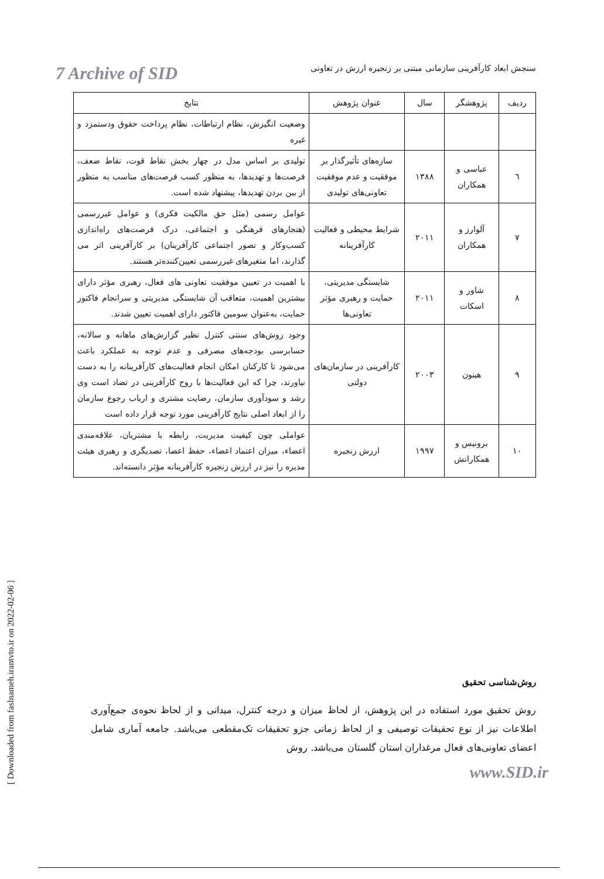7 Archive of SID
سنجش ابعاد کارآفرینی سازمانی مبتنی بر زنجیره ارزش در تعاونی
| ردیف | پژوهشگر | سال | عنوان پژوهش | نتایج |
| --- | --- | --- | --- | --- |
| | | | | وضعیت انگیزش، نظام ارتباطات، نظام پرداخت حقوق ودستمزد و غیره |
| ٦ | عباسی و همکاران | ۱۳۸۸ | سازه‌های تأثیرگذار بر موفقیت و عدم موفقیت تعاونی‌های تولیدی | تولیدی بر اساس مدل در چهار بخش نقاط قوت، نقاط ضعف، فرصت‌ها و تهدیدها، به منظور کسب فرصت‌های مناسب به منظور از بین بردن تهدیدها، پیشنهاد شده است. |
| ٧ | آلوارز و همکاران | ۲۰۱۱ | شرایط محیطی و فعالیت کارآفرینانه | عوامل رسمی (مثل حق مالکیت فکری) و عوامل غیررسمی (هنجارهای فرهنگی و اجتماعی، درک فرصت‌های راه‌اندازی کسب‌وکار و تصور اجتماعی کارآفرینان) بر کارآفرینی اثر می گذارند، اما متغیرهای غیررسمی تعیین‌کننده‌تر هستند. |
| ٨ | شاور و اسکات | ۲۰۱۱ | شایستگی مدیریتی، حمایت و رهبری مؤثر تعاونی‌ها | با اهمیت در تعیین موفقیت تعاونی های فعال، رهبری مؤثر دارای بیشترین اهمیت، متعاقب آن شایستگی مدیریتی و سرانجام فاکتور حمایت، به‌عنوان سومین فاکتور دارای اهمیت تعیین شدند. |
| ٩ | هینون | ۲۰۰۳ | کارآفرینی در سازمان‌های دولتی | وجود روش‌های سنتی کنترل نظیر گزارش‌های ماهانه و سالانه، حسابرسی بودجه‌های مصرفی و عدم توجه به عملکرد باعث می‌شود تا کارکنان امکان انجام فعالیت‌های کارآفرینانه را به دست نیاورند، چرا که این فعالیت‌ها با روح کارآفرینی در تضاد است وی رشد و سودآوری سازمان، رضایت مشتری و ارباب رجوع سازمان را از ابعاد اصلی نتایج کارآفرینی مورد توجه قرار داده است |
| ١٠ | برونیس و همکارانش | ۱۹۹۷ | ارزش زنجیره | عواملی چون کیفیت مدیریت، رابطه با مشتریان، علاقه‌مندی اعضاء، میزان اعتماد اعضاء، حفظ اعضا، تصدیگری و رهبری هیئت مدیره را نیز در ارزش زنجیره کارآفرینانه مؤثر دانسته‌اند. |
روش‌شناسی تحقیق
روش تحقیق مورد استفاده در این پژوهش، از لحاظ میزان و درجه کنترل، میدانی و از لحاظ نحوه‌ی جمع‌آوری اطلاعات نیز از نوع تحقیقات توصیفی و از لحاظ زمانی جزو تحقیقات تک‌مقطعی می‌باشد. جامعه آماری شامل اعضای تعاونی‌های فعال مرغداران استان گلستان می‌باشد. روش
[ Downloaded from faslnameh.irantvto.ir on 2022-02-06 ]
www.SID.ir